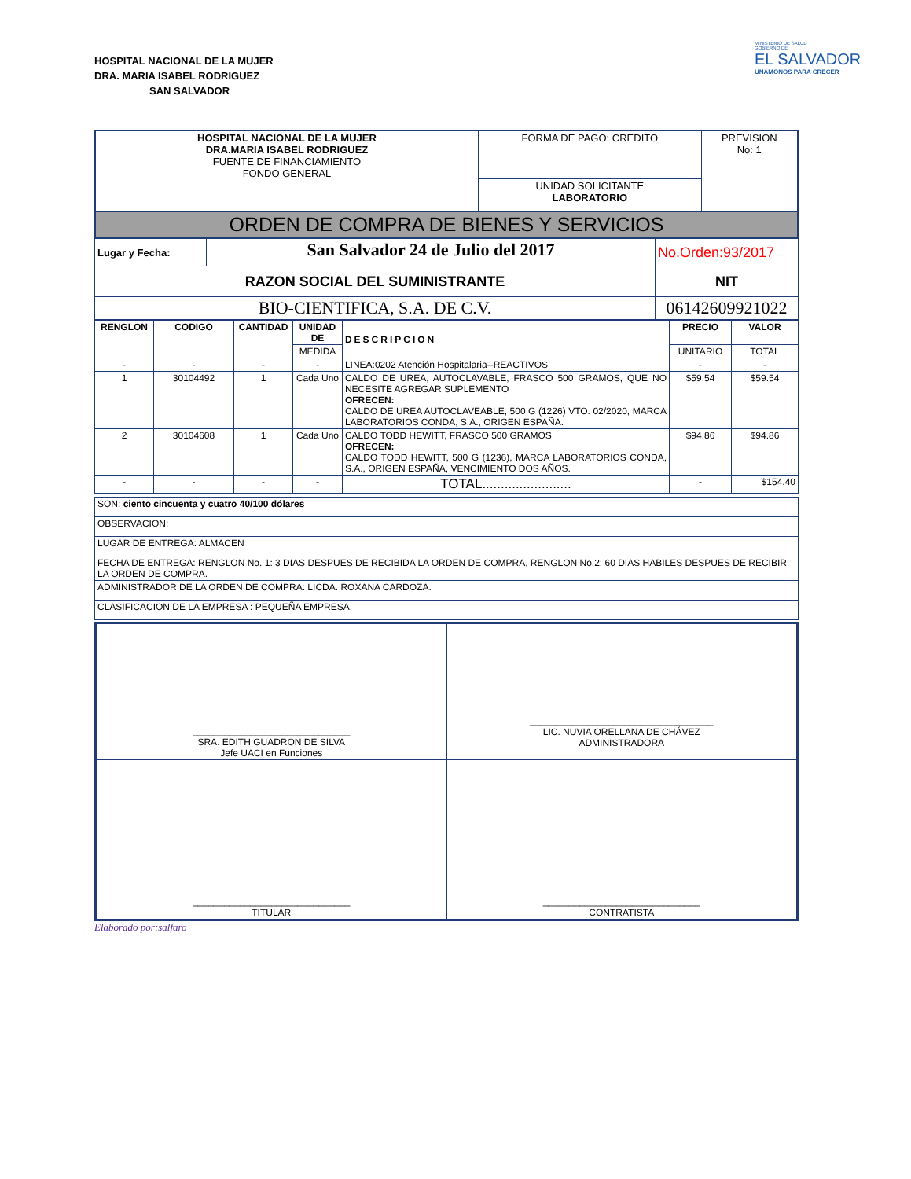HOSPITAL NACIONAL DE LA MUJER
DRA. MARIA ISABEL RODRIGUEZ
SAN SALVADOR
MINISTERIO DE SALUD
GOBIERNO DE
EL SALVADOR
UNÁMONOS PARA CRECER
| HOSPITAL NACIONAL DE LA MUJER DRA.MARIA ISABEL RODRIGUEZ FUENTE DE FINANCIAMIENTO FONDO GENERAL | FORMA DE PAGO: CREDITO | PREVISION No: 1 |
| | UNIDAD SOLICITANTE LABORATORIO | |
| ORDEN DE COMPRA DE BIENES Y SERVICIOS | | |
| Lugar y Fecha: | San Salvador 24 de Julio del 2017 | No.Orden:93/2017 |
| RAZON SOCIAL DEL SUMINISTRANTE | | NIT |
| BIO-CIENTIFICA, S.A. DE C.V. | | 06142609921022 |
| RENGLON | CODIGO | CANTIDAD | UNIDAD DE | DESCRIPCION | PRECIO | VALOR |
| --- | --- | --- | --- | --- | --- | --- |
| | | | MEDIDA | | UNITARIO | TOTAL |
| - | - | - | - | LINEA:0202 Atención Hospitalaria--REACTIVOS | - | - |
| 1 | 30104492 | 1 | Cada Uno | CALDO DE UREA, AUTOCLAVABLE, FRASCO 500 GRAMOS, QUE NO NECESITE AGREGAR SUPLEMENTO OFRECEN: CALDO DE UREA AUTOCLAVEABLE, 500 G (1226) VTO. 02/2020, MARCA LABORATORIOS CONDA, S.A., ORIGEN ESPAÑA. | $59.54 | $59.54 |
| 2 | 30104608 | 1 | Cada Uno | CALDO TODD HEWITT, FRASCO 500 GRAMOS OFRECEN: CALDO TODD HEWITT, 500 G (1236), MARCA LABORATORIOS CONDA, S.A., ORIGEN ESPAÑA, VENCIMIENTO DOS AÑOS. | $94.86 | $94.86 |
| - | - | - | - | TOTAL........................ | - | $154.40 |
| SON: ciento cincuenta y cuatro 40/100 dólares |
| OBSERVACION: |
| LUGAR DE ENTREGA: ALMACEN |
| FECHA DE ENTREGA: RENGLON No. 1: 3 DIAS DESPUES DE RECIBIDA LA ORDEN DE COMPRA, RENGLON No.2: 60 DIAS HABILES DESPUES DE RECIBIR LA ORDEN DE COMPRA. |
| ADMINISTRADOR DE LA ORDEN DE COMPRA: LICDA. ROXANA CARDOZA. |
| CLASIFICACION DE LA EMPRESA : PEQUEÑA EMPRESA. |
| ______________________________ SRA. EDITH GUADRON DE SILVA Jefe UACI en Funciones | ___________________________________ LIC. NUVIA ORELLANA DE CHÁVEZ ADMINISTRADORA |
| ______________________________ TITULAR | ______________________________ CONTRATISTA |
Elaborado por:salfaro